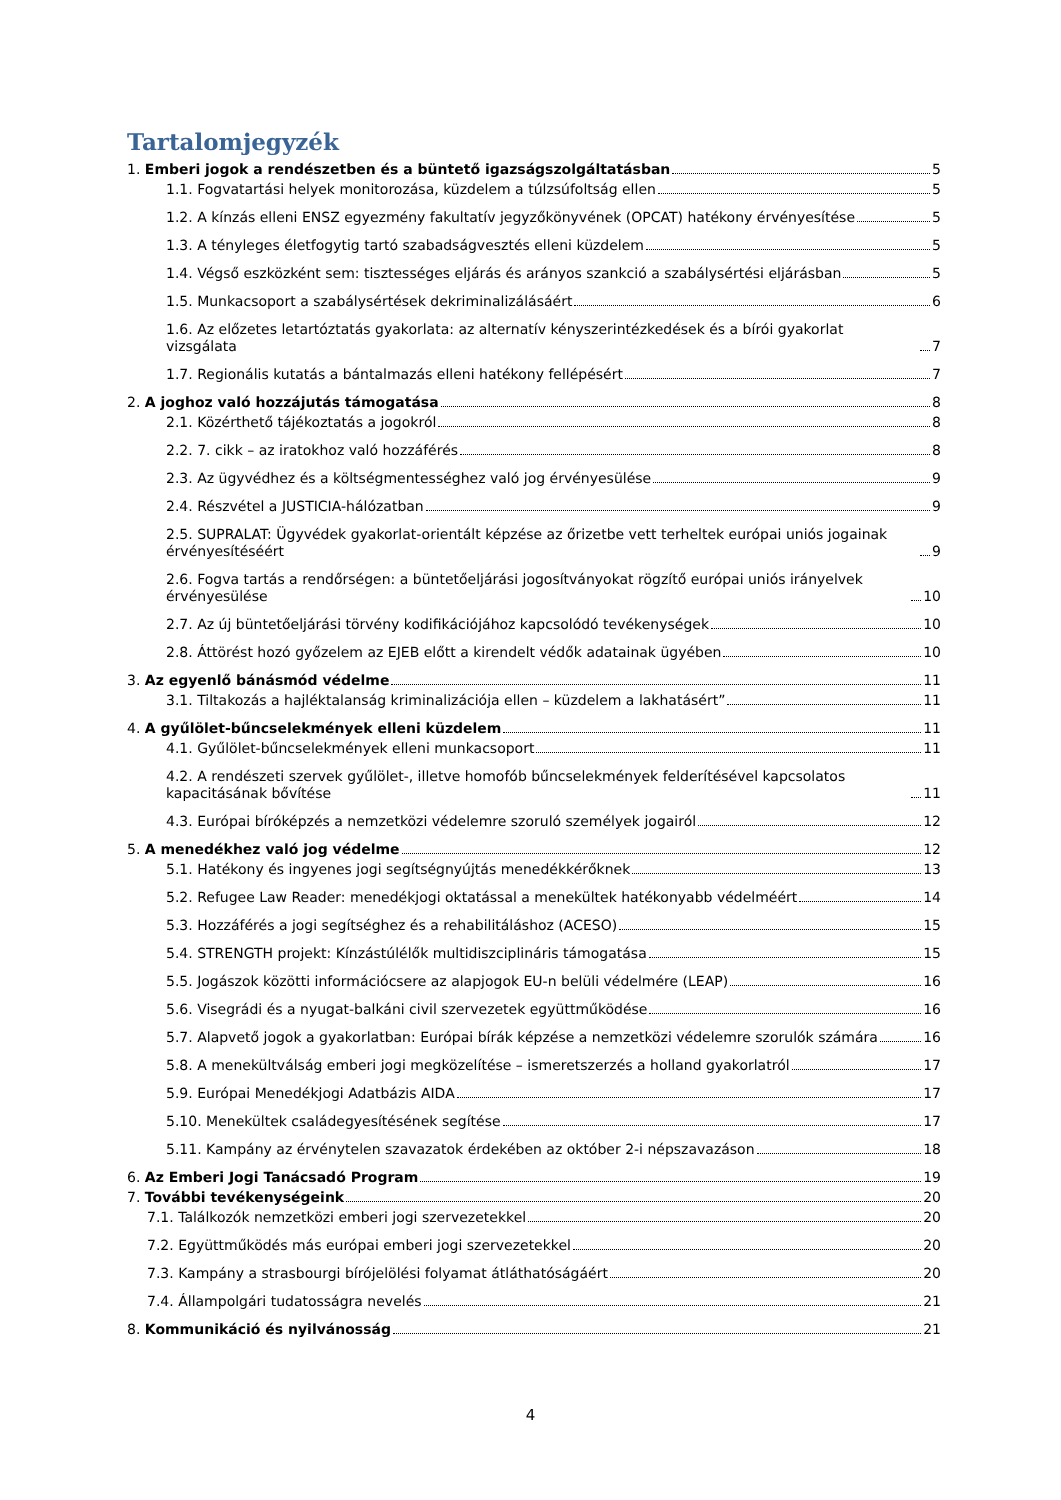Tartalomjegyzék
1. Emberi jogok a rendészetben és a büntető igazságszolgáltatásban 5
1.1. Fogvatartási helyek monitorozása, küzdelem a túlzsúfoltság ellen 5
1.2. A kínzás elleni ENSZ egyezmény fakultatív jegyzőkönyvének (OPCAT) hatékony érvényesítése 5
1.3. A tényleges életfogytig tartó szabadságvesztés elleni küzdelem 5
1.4. Végső eszközként sem: tisztességes eljárás és arányos szankció a szabálysértési eljárásban 5
1.5. Munkacsoport a szabálysértések dekriminalizálásáért 6
1.6. Az előzetes letartóztatás gyakorlata: az alternatív kényszerintézkedések és a bírói gyakorlat vizsgálata 7
1.7. Regionális kutatás a bántalmazás elleni hatékony fellépésért 7
2. A joghoz való hozzájutás támogatása 8
2.1. Közérthető tájékoztatás a jogokról 8
2.2. 7. cikk – az iratokhoz való hozzáférés 8
2.3. Az ügyvédhez és a költségmentességhez való jog érvényesülése 9
2.4. Részvétel a JUSTICIA-hálózatban 9
2.5. SUPRALAT: Ügyvédek gyakorlat-orientált képzése az őrizetbe vett terheltek európai uniós jogainak érvényesítéséért 9
2.6. Fogva tartás a rendőrségen: a büntetőeljárási jogosítványokat rögzítő európai uniós irányelvek érvényesülése 10
2.7. Az új büntetőeljárási törvény kodifikációjához kapcsolódó tevékenységek 10
2.8. Áttörést hozó győzelem az EJEB előtt a kirendelt védők adatainak ügyében 10
3. Az egyenlő bánásmód védelme 11
3.1. Tiltakozás a hajléktalanság kriminalizációja ellen – küzdelem a lakhatásért” 11
4. A gyűlölet-bűncselekmények elleni küzdelem 11
4.1. Gyűlölet-bűncselekmények elleni munkacsoport 11
4.2. A rendészeti szervek gyűlölet-, illetve homofób bűncselekmények felderítésével kapcsolatos kapacitásának bővítése 11
4.3. Európai bíróképzés a nemzetközi védelemre szoruló személyek jogairól 12
5. A menedékhez való jog védelme 12
5.1. Hatékony és ingyenes jogi segítségnyújtás menedékkérőknek 13
5.2. Refugee Law Reader: menedékjogi oktatással a menekültek hatékonyabb védelméért 14
5.3. Hozzáférés a jogi segítséghez és a rehabilitáláshoz (ACESO) 15
5.4. STRENGTH projekt: Kínzástúlélők multidiszciplináris támogatása 15
5.5. Jogászok közötti információcsere az alapjogok EU-n belüli védelmére (LEAP) 16
5.6. Visegrádi és a nyugat-balkáni civil szervezetek együttműködése 16
5.7. Alapvető jogok a gyakorlatban: Európai bírák képzése a nemzetközi védelemre szorulók számára 16
5.8. A menekültválság emberi jogi megközelítése – ismeretszerzés a holland gyakorlatról 17
5.9. Európai Menedékjogi Adatbázis AIDA 17
5.10. Menekültek családegyesítésének segítése 17
5.11. Kampány az érvénytelen szavazatok érdekében az október 2-i népszavazáson 18
6. Az Emberi Jogi Tanácsadó Program 19
7. További tevékenységeink 20
7.1. Találkozók nemzetközi emberi jogi szervezetekkel 20
7.2. Együttműködés más európai emberi jogi szervezetekkel 20
7.3. Kampány a strasbourgi bírójelölési folyamat átláthatóságáért 20
7.4. Állampolgári tudatosságra nevelés 21
8. Kommunikáció és nyilvánosság 21
4